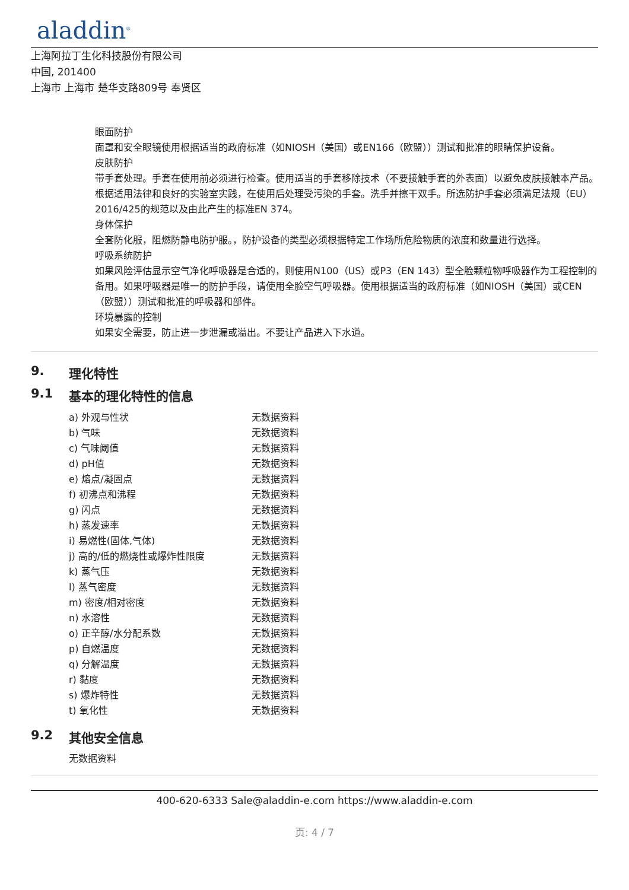aladdin<sup>®</sup>
上海阿拉丁生化科技股份有限公司
中国, 201400
上海市 上海市 楚华支路809号 奉贤区
眼面防护
面罩和安全眼镜使用根据适当的政府标准（如NIOSH（美国）或EN166（欧盟））测试和批准的眼睛保护设备。
皮肤防护
带手套处理。手套在使用前必须进行检查。使用适当的手套移除技术（不要接触手套的外表面）以避免皮肤接触本产品。根据适用法律和良好的实验室实践，在使用后处理受污染的手套。洗手并擦干双手。所选防护手套必须满足法规（EU）2016/425的规范以及由此产生的标准EN 374。
身体保护
全套防化服，阻燃防静电防护服。，防护设备的类型必须根据特定工作场所危险物质的浓度和数量进行选择。
呼吸系统防护
如果风险评估显示空气净化呼吸器是合适的，则使用N100（US）或P3（EN 143）型全脸颗粒物呼吸器作为工程控制的备用。如果呼吸器是唯一的防护手段，请使用全脸空气呼吸器。使用根据适当的政府标准（如NIOSH（美国）或CEN（欧盟））测试和批准的呼吸器和部件。
环境暴露的控制
如果安全需要，防止进一步泄漏或溢出。不要让产品进入下水道。
9. 理化特性
9.1 基本的理化特性的信息
| a) 外观与性状 | 无数据资料 |
| b) 气味 | 无数据资料 |
| c) 气味阈值 | 无数据资料 |
| d) pH值 | 无数据资料 |
| e) 熔点/凝固点 | 无数据资料 |
| f) 初沸点和沸程 | 无数据资料 |
| g) 闪点 | 无数据资料 |
| h) 蒸发速率 | 无数据资料 |
| i) 易燃性(固体,气体) | 无数据资料 |
| j) 高的/低的燃烧性或爆炸性限度 | 无数据资料 |
| k) 蒸气压 | 无数据资料 |
| l) 蒸气密度 | 无数据资料 |
| m) 密度/相对密度 | 无数据资料 |
| n) 水溶性 | 无数据资料 |
| o) 正辛醇/水分配系数 | 无数据资料 |
| p) 自燃温度 | 无数据资料 |
| q) 分解温度 | 无数据资料 |
| r) 黏度 | 无数据资料 |
| s) 爆炸特性 | 无数据资料 |
| t) 氧化性 | 无数据资料 |
9.2 其他安全信息
无数据资料
400-620-6333 Sale@aladdin-e.com https://www.aladdin-e.com
页: 4 / 7